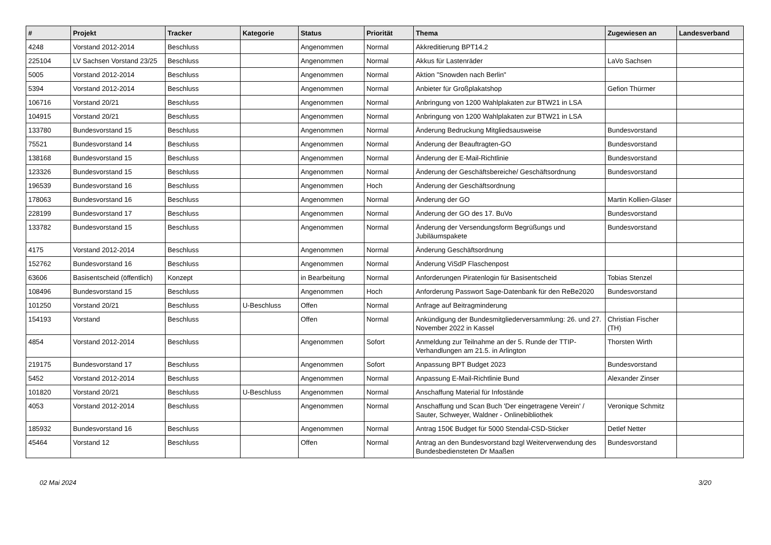| # | Projekt | Tracker | Kategorie | Status | Priorität | Thema | Zugewiesen an | Landesverband |
| --- | --- | --- | --- | --- | --- | --- | --- | --- |
| 4248 | Vorstand 2012-2014 | Beschluss | | Angenommen | Normal | Akkreditierung BPT14.2 | | |
| 225104 | LV Sachsen Vorstand 23/25 | Beschluss | | Angenommen | Normal | Akkus für Lastenräder | LaVo Sachsen | |
| 5005 | Vorstand 2012-2014 | Beschluss | | Angenommen | Normal | Aktion "Snowden nach Berlin" | | |
| 5394 | Vorstand 2012-2014 | Beschluss | | Angenommen | Normal | Anbieter für Großplakatshop | Gefion Thürmer | |
| 106716 | Vorstand 20/21 | Beschluss | | Angenommen | Normal | Anbringung von 1200 Wahlplakaten zur BTW21 in LSA | | |
| 104915 | Vorstand 20/21 | Beschluss | | Angenommen | Normal | Anbringung von 1200 Wahlplakaten zur BTW21 in LSA | | |
| 133780 | Bundesvorstand 15 | Beschluss | | Angenommen | Normal | Änderung Bedruckung Mitgliedsausweise | Bundesvorstand | |
| 75521 | Bundesvorstand 14 | Beschluss | | Angenommen | Normal | Änderung der Beauftragten-GO | Bundesvorstand | |
| 138168 | Bundesvorstand 15 | Beschluss | | Angenommen | Normal | Änderung der E-Mail-Richtlinie | Bundesvorstand | |
| 123326 | Bundesvorstand 15 | Beschluss | | Angenommen | Normal | Änderung der Geschäftsbereiche/ Geschäftsordnung | Bundesvorstand | |
| 196539 | Bundesvorstand 16 | Beschluss | | Angenommen | Hoch | Änderung der Geschäftsordnung | | |
| 178063 | Bundesvorstand 16 | Beschluss | | Angenommen | Normal | Änderung der GO | Martin Kollien-Glaser | |
| 228199 | Bundesvorstand 17 | Beschluss | | Angenommen | Normal | Änderung der GO des 17. BuVo | Bundesvorstand | |
| 133782 | Bundesvorstand 15 | Beschluss | | Angenommen | Normal | Änderung der Versendungsform Begrüßungs und Jubiläumspakete | Bundesvorstand | |
| 4175 | Vorstand 2012-2014 | Beschluss | | Angenommen | Normal | Änderung Geschäftsordnung | | |
| 152762 | Bundesvorstand 16 | Beschluss | | Angenommen | Normal | Änderung ViSdP Flaschenpost | | |
| 63606 | Basisentscheid (öffentlich) | Konzept | | in Bearbeitung | Normal | Anforderungen Piratenlogin für Basisentscheid | Tobias Stenzel | |
| 108496 | Bundesvorstand 15 | Beschluss | | Angenommen | Hoch | Anforderung Passwort Sage-Datenbank für den ReBe2020 | Bundesvorstand | |
| 101250 | Vorstand 20/21 | Beschluss | U-Beschluss | Offen | Normal | Anfrage auf Beitragminderung | | |
| 154193 | Vorstand | Beschluss | | Offen | Normal | Ankündigung der Bundesmitgliederversammlung: 26. und 27. November 2022 in Kassel | Christian Fischer (TH) | |
| 4854 | Vorstand 2012-2014 | Beschluss | | Angenommen | Sofort | Anmeldung zur Teilnahme an der 5. Runde der TTIP-Verhandlungen am 21.5. in Arlington | Thorsten Wirth | |
| 219175 | Bundesvorstand 17 | Beschluss | | Angenommen | Sofort | Anpassung BPT Budget 2023 | Bundesvorstand | |
| 5452 | Vorstand 2012-2014 | Beschluss | | Angenommen | Normal | Anpassung E-Mail-Richtlinie Bund | Alexander Zinser | |
| 101820 | Vorstand 20/21 | Beschluss | U-Beschluss | Angenommen | Normal | Anschaffung Material für Infostände | | |
| 4053 | Vorstand 2012-2014 | Beschluss | | Angenommen | Normal | Anschaffung und Scan Buch 'Der eingetragene Verein' / Sauter, Schweyer, Waldner - Onlinebibliothek | Veronique Schmitz | |
| 185932 | Bundesvorstand 16 | Beschluss | | Angenommen | Normal | Antrag 150€ Budget für 5000 Stendal-CSD-Sticker | Detlef Netter | |
| 45464 | Vorstand 12 | Beschluss | | Offen | Normal | Antrag an den Bundesvorstand bzgl Weiterverwendung des Bundesbediensteten Dr Maaßen | Bundesvorstand | |
02 Mai 2024 3/20